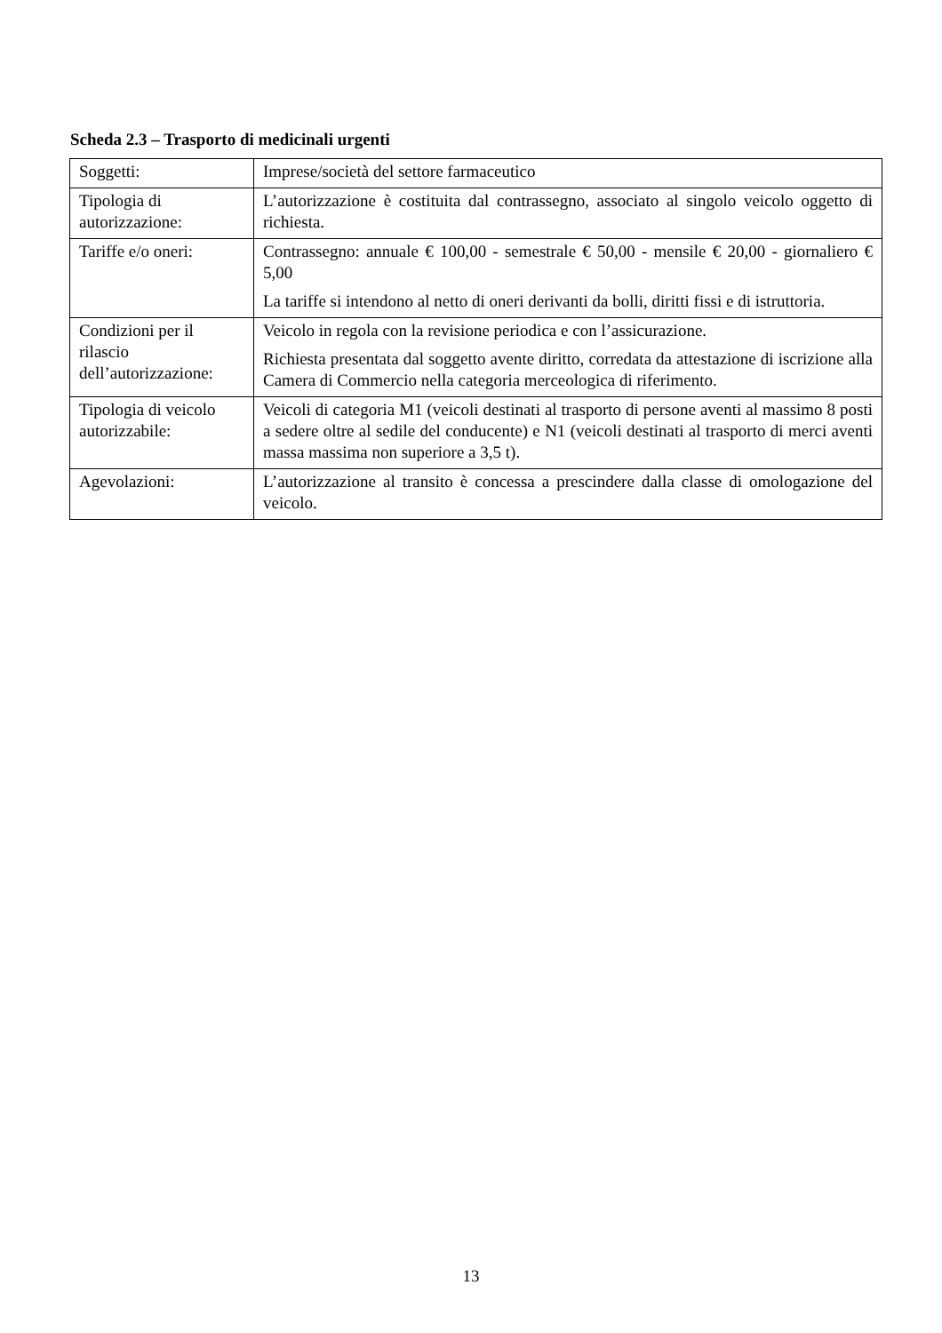Scheda 2.3 – Trasporto di medicinali urgenti
| Soggetti: | Imprese/società del settore farmaceutico |
| Tipologia di autorizzazione: | L’autorizzazione è costituita dal contrassegno, associato al singolo veicolo oggetto di richiesta. |
| Tariffe e/o oneri: | Contrassegno: annuale € 100,00 - semestrale € 50,00 - mensile € 20,00 - giornaliero € 5,00 La tariffe si intendono al netto di oneri derivanti da bolli, diritti fissi e di istruttoria. |
| Condizioni per il rilascio dell’autorizzazione: | Veicolo in regola con la revisione periodica e con l’assicurazione. Richiesta presentata dal soggetto avente diritto, corredata da attestazione di iscrizione alla Camera di Commercio nella categoria merceologica di riferimento. |
| Tipologia di veicolo autorizzabile: | Veicoli di categoria M1 (veicoli destinati al trasporto di persone aventi al massimo 8 posti a sedere oltre al sedile del conducente) e N1 (veicoli destinati al trasporto di merci aventi massa massima non superiore a 3,5 t). |
| Agevolazioni: | L’autorizzazione al transito è concessa a prescindere dalla classe di omologazione del veicolo. |
13